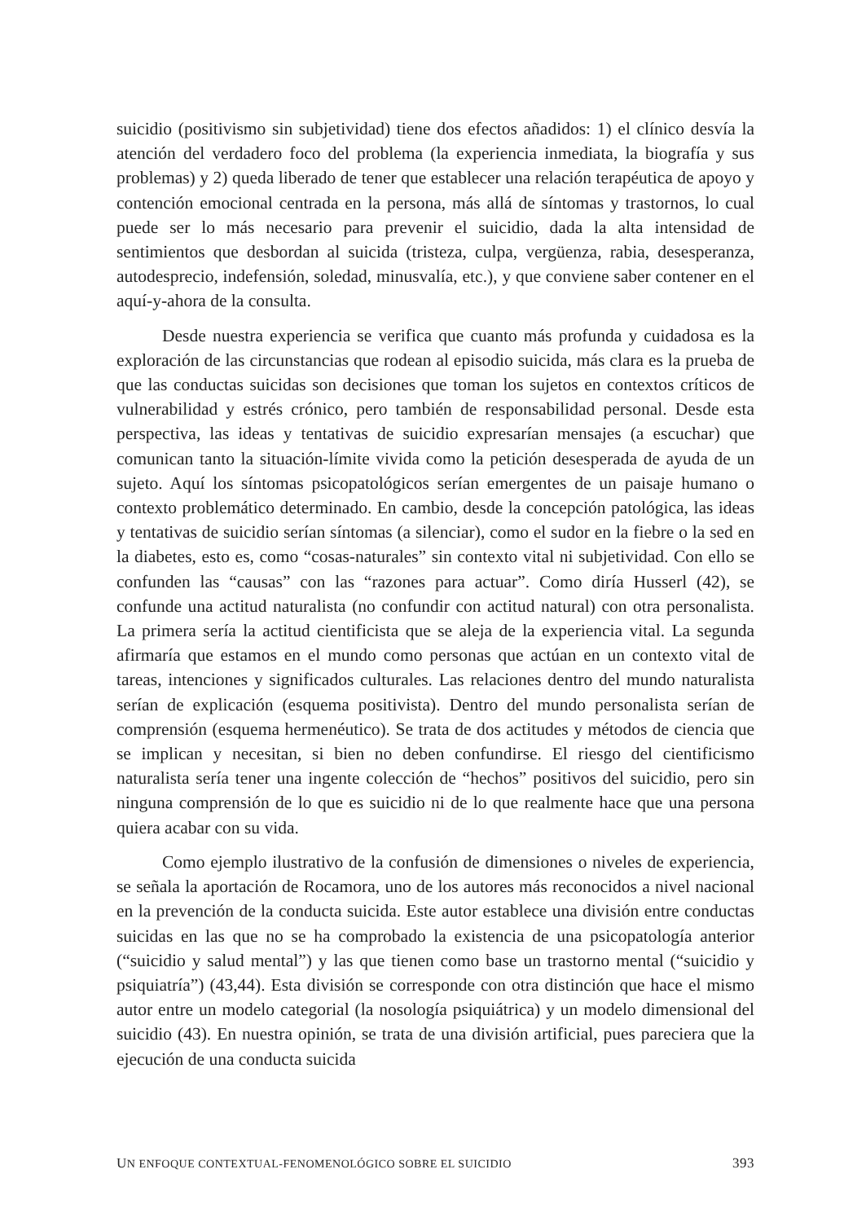suicidio (positivismo sin subjetividad) tiene dos efectos añadidos: 1) el clínico desvía la atención del verdadero foco del problema (la experiencia inmediata, la biografía y sus problemas) y 2) queda liberado de tener que establecer una relación terapéutica de apoyo y contención emocional centrada en la persona, más allá de síntomas y trastornos, lo cual puede ser lo más necesario para prevenir el suicidio, dada la alta intensidad de sentimientos que desbordan al suicida (tristeza, culpa, vergüenza, rabia, desesperanza, autodesprecio, indefensión, soledad, minusvalía, etc.), y que conviene saber contener en el aquí-y-ahora de la consulta.
Desde nuestra experiencia se verifica que cuanto más profunda y cuidadosa es la exploración de las circunstancias que rodean al episodio suicida, más clara es la prueba de que las conductas suicidas son decisiones que toman los sujetos en contextos críticos de vulnerabilidad y estrés crónico, pero también de responsabilidad personal. Desde esta perspectiva, las ideas y tentativas de suicidio expresarían mensajes (a escuchar) que comunican tanto la situación-límite vivida como la petición desesperada de ayuda de un sujeto. Aquí los síntomas psicopatológicos serían emergentes de un paisaje humano o contexto problemático determinado. En cambio, desde la concepción patológica, las ideas y tentativas de suicidio serían síntomas (a silenciar), como el sudor en la fiebre o la sed en la diabetes, esto es, como “cosas-naturales” sin contexto vital ni subjetividad. Con ello se confunden las “causas” con las “razones para actuar”. Como diría Husserl (42), se confunde una actitud naturalista (no confundir con actitud natural) con otra personalista. La primera sería la actitud cientificista que se aleja de la experiencia vital. La segunda afirmaría que estamos en el mundo como personas que actúan en un contexto vital de tareas, intenciones y significados culturales. Las relaciones dentro del mundo naturalista serían de explicación (esquema positivista). Dentro del mundo personalista serían de comprensión (esquema hermenéutico). Se trata de dos actitudes y métodos de ciencia que se implican y necesitan, si bien no deben confundirse. El riesgo del cientificismo naturalista sería tener una ingente colección de “hechos” positivos del suicidio, pero sin ninguna comprensión de lo que es suicidio ni de lo que realmente hace que una persona quiera acabar con su vida.
Como ejemplo ilustrativo de la confusión de dimensiones o niveles de experiencia, se señala la aportación de Rocamora, uno de los autores más reconocidos a nivel nacional en la prevención de la conducta suicida. Este autor establece una división entre conductas suicidas en las que no se ha comprobado la existencia de una psicopatología anterior (“suicidio y salud mental”) y las que tienen como base un trastorno mental (“suicidio y psiquiatría”) (43,44). Esta división se corresponde con otra distinción que hace el mismo autor entre un modelo categorial (la nosología psiquiátrica) y un modelo dimensional del suicidio (43). En nuestra opinión, se trata de una división artificial, pues pareciera que la ejecución de una conducta suicida
UN ENFOQUE CONTEXTUAL-FENOMENOLÓGICO SOBRE EL SUICIDIO 393